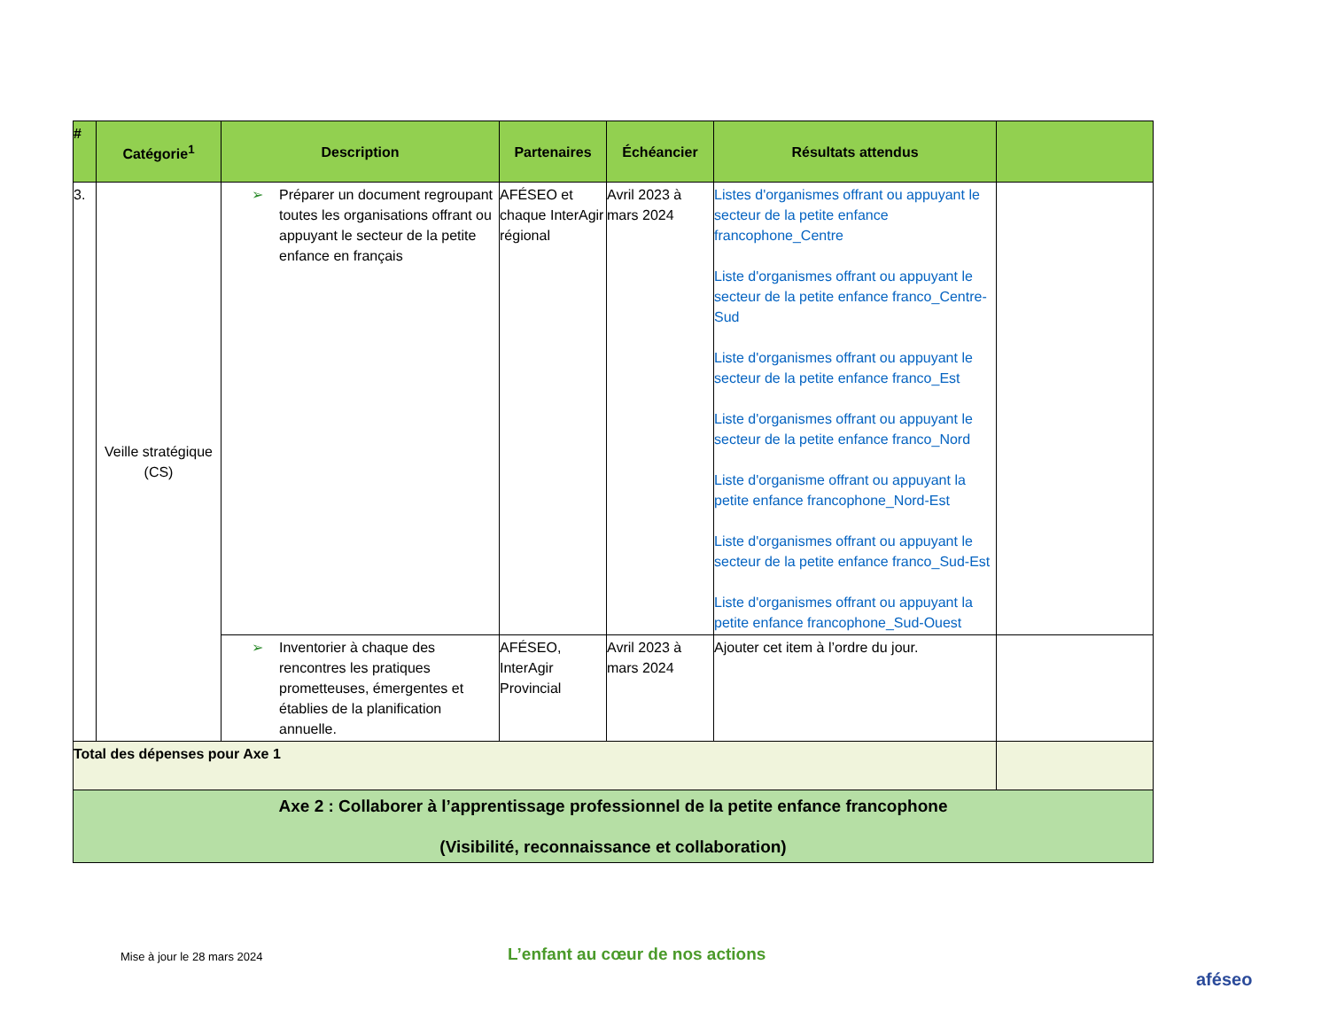| # | Catégorie<sup>1</sup> | Description | Partenaires | Échéancier | Résultats attendus | |
| --- | --- | --- | --- | --- | --- | --- |
| 3. | Veille stratégique (CS) | ➢ Préparer un document regroupant toutes les organisations offrant ou appuyant le secteur de la petite enfance en français | AFÉSEO et chaque InterAgir régional | Avril 2023 à mars 2024 | Listes d'organismes offrant ou appuyant le secteur de la petite enfance francophone_Centre Liste d'organismes offrant ou appuyant le secteur de la petite enfance franco_Centre-Sud Liste d'organismes offrant ou appuyant le secteur de la petite enfance franco_Est Liste d'organismes offrant ou appuyant le secteur de la petite enfance franco_Nord Liste d'organisme offrant ou appuyant la petite enfance francophone_Nord-Est Liste d'organismes offrant ou appuyant le secteur de la petite enfance franco_Sud-Est Liste d'organismes offrant ou appuyant la petite enfance francophone_Sud-Ouest | |
| | | ➢ Inventorier à chaque des rencontres les pratiques prometteuses, émergentes et établies de la planification annuelle. | AFÉSEO, InterAgir Provincial | Avril 2023 à mars 2024 | Ajouter cet item à l’ordre du jour. | |
| Total des dépenses pour Axe 1 | | | | | | |
| Axe 2 : Collaborer à l’apprentissage professionnel de la petite enfance francophone (Visibilité, reconnaissance et collaboration) | | | | | | |
Mise à jour le 28 mars 2024 L’enfant au cœur de nos actions
aféseo